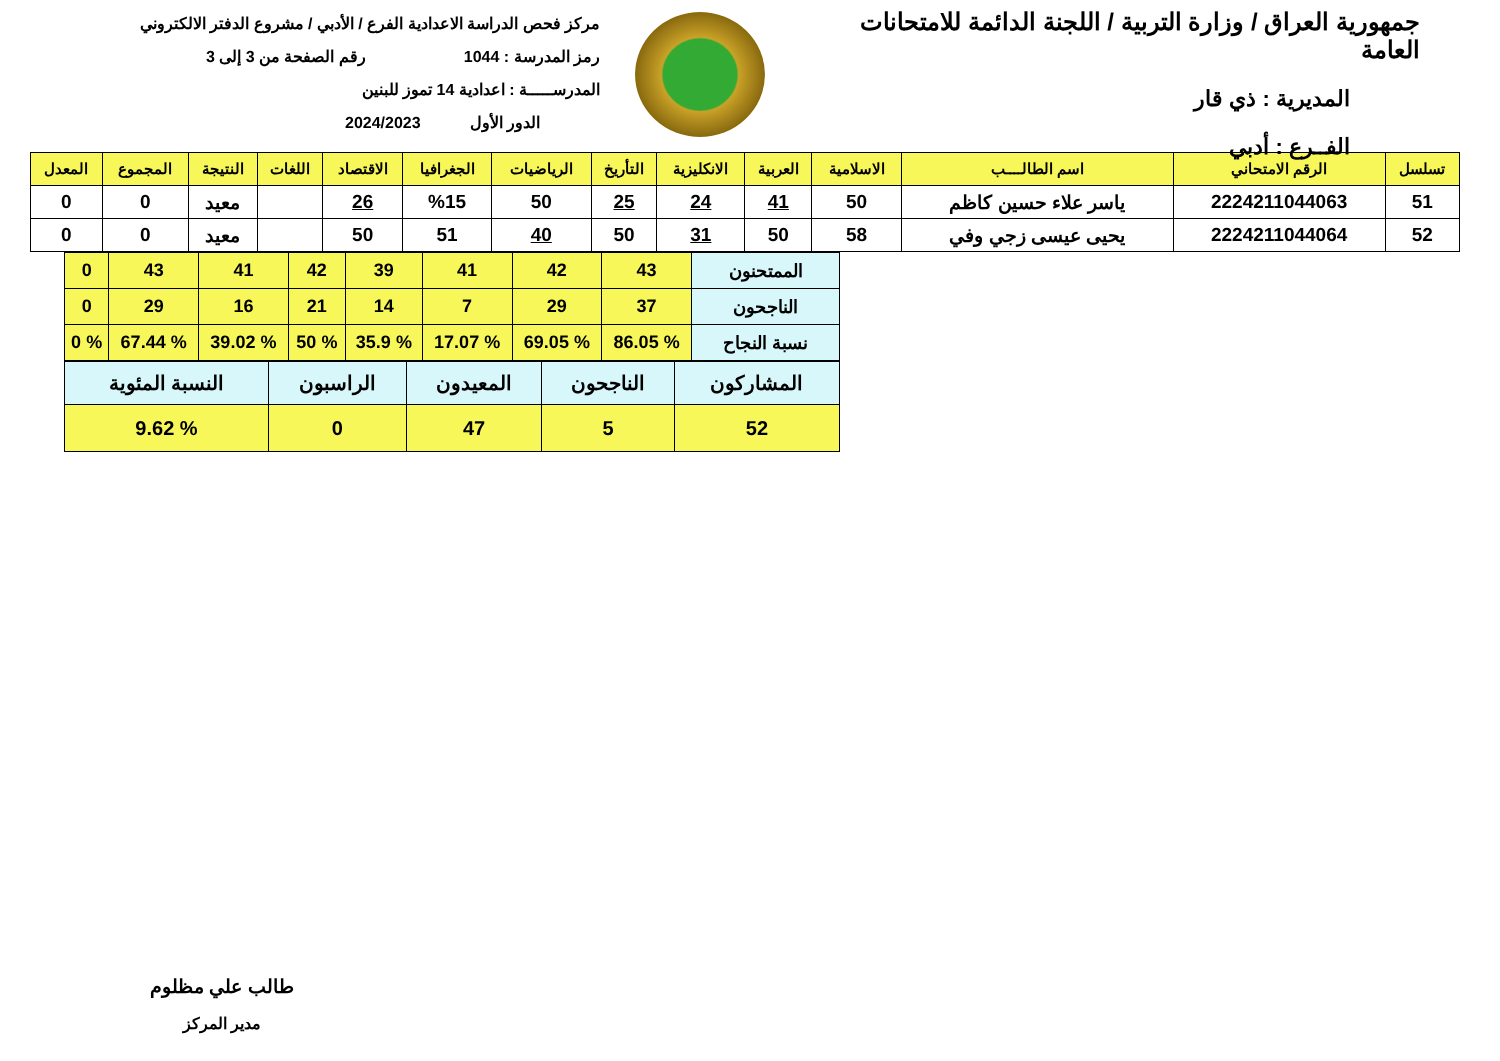جمهورية العراق / وزارة التربية / اللجنة الدائمة للامتحانات العامة
المديرية : ذي قار
الفــرع : أدبي
مركز فحص الدراسة الاعدادية الفرع / الأدبي / مشروع الدفتر الالكتروني
رمز المدرسة : 1044 رقم الصفحة من 3 إلى 3
المدرســـــة : اعدادية 14 تموز للبنين
الدور الأول 2024/2023
| تسلسل | الرقم الامتحاني | اسم الطالــــب | الاسلامية | العربية | الانكليزية | التأريخ | الرياضيات | الجغرافيا | الاقتصاد | اللغات | النتيجة | المجموع | المعدل |
| --- | --- | --- | --- | --- | --- | --- | --- | --- | --- | --- | --- | --- | --- |
| 51 | 2224211044063 | ياسر علاء حسين كاظم | 50 | 41 | 24 | 25 | 50 | %15 | 26 | | معيد | 0 | 0 |
| 52 | 2224211044064 | يحيى عيسى زجي وفي | 58 | 50 | 31 | 50 | 40 | 51 | 50 | | معيد | 0 | 0 |
| الممتحنون | 43 | 42 | 41 | 39 | 42 | 41 | 43 | 0 |
| الناجحون | 37 | 29 | 7 | 14 | 21 | 16 | 29 | 0 |
| نسبة النجاح | % 86.05 | % 69.05 | % 17.07 | % 35.9 | % 50 | % 39.02 | % 67.44 | % 0 |
| المشاركون | الناجحون | المعيدون | الراسبون | النسبة المئوية |
| 52 | 5 | 47 | 0 | % 9.62 |
طالب علي مظلوم
مدير المركز